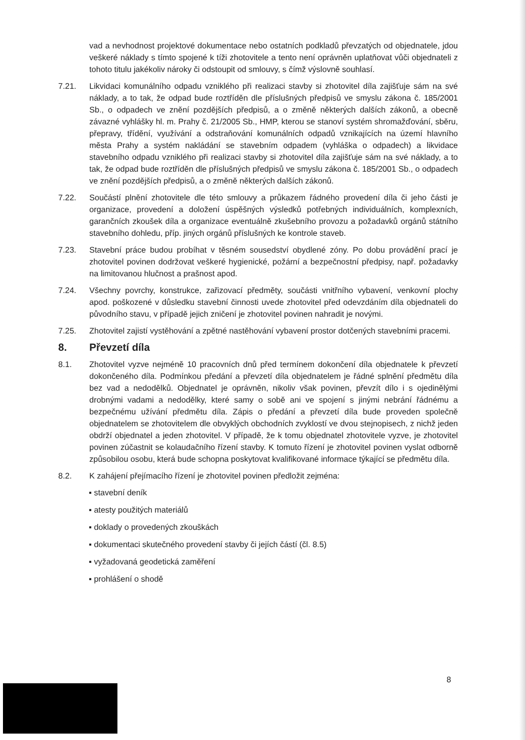vad a nevhodnost projektové dokumentace nebo ostatních podkladů převzatých od objednatele, jdou veškeré náklady s tímto spojené k tíži zhotovitele a tento není oprávněn uplatňovat vůči objednateli z tohoto titulu jakékoliv nároky či odstoupit od smlouvy, s čímž výslovně souhlasí.
7.21. Likvidaci komunálního odpadu vzniklého při realizaci stavby si zhotovitel díla zajišťuje sám na své náklady, a to tak, že odpad bude roztříděn dle příslušných předpisů ve smyslu zákona č. 185/2001 Sb., o odpadech ve znění pozdějších předpisů, a o změně některých dalších zákonů, a obecně závazné vyhlášky hl. m. Prahy č. 21/2005 Sb., HMP, kterou se stanoví systém shromažďování, sběru, přepravy, třídění, využívání a odstraňování komunálních odpadů vznikajících na území hlavního města Prahy a systém nakládání se stavebním odpadem (vyhláška o odpadech) a likvidace stavebního odpadu vzniklého při realizaci stavby si zhotovitel díla zajišťuje sám na své náklady, a to tak, že odpad bude roztříděn dle příslušných předpisů ve smyslu zákona č. 185/2001 Sb., o odpadech ve znění pozdějších předpisů, a o změně některých dalších zákonů.
7.22. Součástí plnění zhotovitele dle této smlouvy a průkazem řádného provedení díla či jeho části je organizace, provedení a doložení úspěšných výsledků potřebných individuálních, komplexních, garančních zkoušek díla a organizace eventuálně zkušebního provozu a požadavků orgánů státního stavebního dohledu, příp. jiných orgánů příslušných ke kontrole staveb.
7.23. Stavební práce budou probíhat v těsném sousedství obydlené zóny. Po dobu provádění prací je zhotovitel povinen dodržovat veškeré hygienické, požární a bezpečnostní předpisy, např. požadavky na limitovanou hlučnost a prašnost apod.
7.24. Všechny povrchy, konstrukce, zařizovací předměty, součásti vnitřního vybavení, venkovní plochy apod. poškozené v důsledku stavební činnosti uvede zhotovitel před odevzdáním díla objednateli do původního stavu, v případě jejich zničení je zhotovitel povinen nahradit je novými.
7.25. Zhotovitel zajistí vystěhování a zpětné nastěhování vybavení prostor dotčených stavebními pracemi.
8. Převzetí díla
8.1. Zhotovitel vyzve nejméně 10 pracovních dnů před termínem dokončení díla objednatele k převzetí dokončeného díla. Podmínkou předání a převzetí díla objednatelem je řádné splnění předmětu díla bez vad a nedodělků. Objednatel je oprávněn, nikoliv však povinen, převzít dílo i s ojedinělými drobnými vadami a nedodělky, které samy o sobě ani ve spojení s jinými nebrání řádnému a bezpečnému užívání předmětu díla. Zápis o předání a převzetí díla bude proveden společně objednatelem se zhotovitelem dle obvyklých obchodních zvyklostí ve dvou stejnopisech, z nichž jeden obdrží objednatel a jeden zhotovitel. V případě, že k tomu objednatel zhotovitele vyzve, je zhotovitel povinen zúčastnit se kolaudačního řízení stavby. K tomuto řízení je zhotovitel povinen vyslat odborně způsobilou osobu, která bude schopna poskytovat kvalifikované informace týkající se předmětu díla.
8.2. K zahájení přejímacího řízení je zhotovitel povinen předložit zejména:
▪ stavební deník
▪ atesty použitých materiálů
▪ doklady o provedených zkouškách
▪ dokumentaci skutečného provedení stavby či jejích částí (čl. 8.5)
▪ vyžadovaná geodetická zaměření
▪ prohlášení o shodě
8